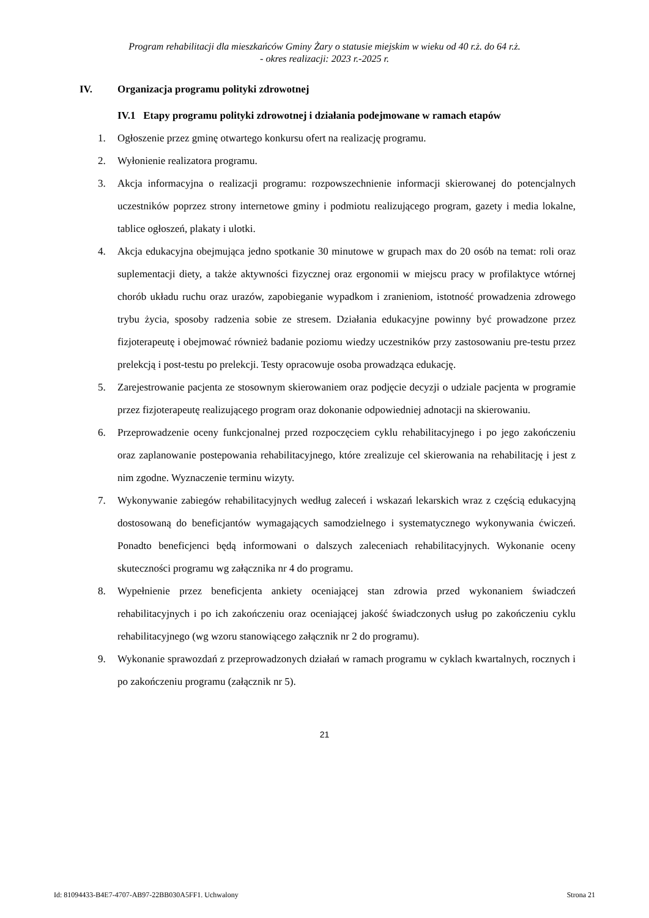Program rehabilitacji dla mieszkańców Gminy Żary o statusie miejskim w wieku od 40 r.ż. do 64 r.ż.
- okres realizacji: 2023 r.-2025 r.
IV. Organizacja programu polityki zdrowotnej
IV.1 Etapy programu polityki zdrowotnej i działania podejmowane w ramach etapów
1. Ogłoszenie przez gminę otwartego konkursu ofert na realizację programu.
2. Wyłonienie realizatora programu.
3. Akcja informacyjna o realizacji programu: rozpowszechnienie informacji skierowanej do potencjalnych uczestników poprzez strony internetowe gminy i podmiotu realizującego program, gazety i media lokalne, tablice ogłoszeń, plakaty i ulotki.
4. Akcja edukacyjna obejmująca jedno spotkanie 30 minutowe w grupach max do 20 osób na temat: roli oraz suplementacji diety, a także aktywności fizycznej oraz ergonomii w miejscu pracy w profilaktyce wtórnej chorób układu ruchu oraz urazów, zapobieganie wypadkom i zranieniom, istotność prowadzenia zdrowego trybu życia, sposoby radzenia sobie ze stresem. Działania edukacyjne powinny być prowadzone przez fizjoterapeutę i obejmować również badanie poziomu wiedzy uczestników przy zastosowaniu pre-testu przez prelekcją i post-testu po prelekcji. Testy opracowuje osoba prowadząca edukację.
5. Zarejestrowanie pacjenta ze stosownym skierowaniem oraz podjęcie decyzji o udziale pacjenta w programie przez fizjoterapeutę realizującego program oraz dokonanie odpowiedniej adnotacji na skierowaniu.
6. Przeprowadzenie oceny funkcjonalnej przed rozpoczęciem cyklu rehabilitacyjnego i po jego zakończeniu oraz zaplanowanie postepowania rehabilitacyjnego, które zrealizuje cel skierowania na rehabilitację i jest z nim zgodne. Wyznaczenie terminu wizyty.
7. Wykonywanie zabiegów rehabilitacyjnych według zaleceń i wskazań lekarskich wraz z częścią edukacyjną dostosowaną do beneficjantów wymagających samodzielnego i systematycznego wykonywania ćwiczeń. Ponadto beneficjenci będą informowani o dalszych zaleceniach rehabilitacyjnych. Wykonanie oceny skuteczności programu wg załącznika nr 4 do programu.
8. Wypełnienie przez beneficjenta ankiety oceniającej stan zdrowia przed wykonaniem świadczeń rehabilitacyjnych i po ich zakończeniu oraz oceniającej jakość świadczonych usług po zakończeniu cyklu rehabilitacyjnego (wg wzoru stanowiącego załącznik nr 2 do programu).
9. Wykonanie sprawozdań z przeprowadzonych działań w ramach programu w cyklach kwartalnych, rocznych i po zakończeniu programu (załącznik nr 5).
21
Id: 81094433-B4E7-4707-AB97-22BB030A5FF1. Uchwalony Strona 21